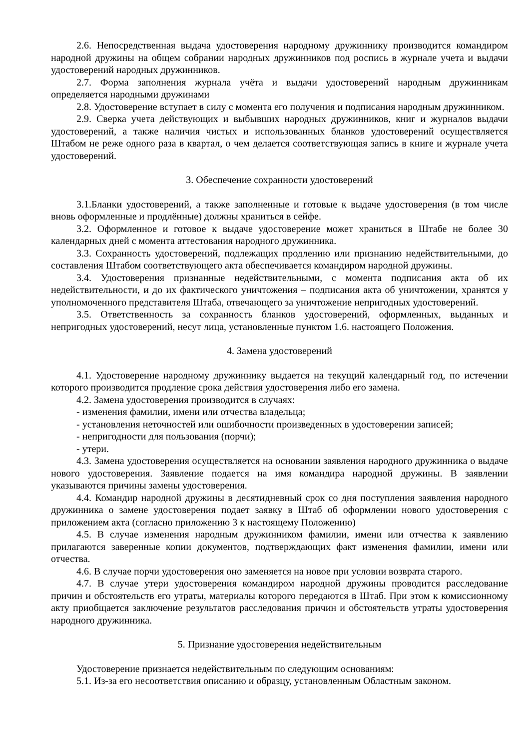2.6. Непосредственная выдача удостоверения народному дружиннику производится командиром народной дружины на общем собрании народных дружинников под роспись в журнале учета и выдачи удостоверений народных дружинников.
2.7. Форма заполнения журнала учёта и выдачи удостоверений народным дружинникам определяется народными дружинами
2.8. Удостоверение вступает в силу с момента его получения и подписания народным дружинником.
2.9. Сверка учета действующих и выбывших народных дружинников, книг и журналов выдачи удостоверений, а также наличия чистых и использованных бланков удостоверений осуществляется Штабом не реже одного раза в квартал, о чем делается соответствующая запись в книге и журнале учета удостоверений.
3. Обеспечение сохранности удостоверений
3.1.Бланки удостоверений, а также заполненные и готовые к выдаче удостоверения (в том числе вновь оформленные и продлённые) должны храниться в сейфе.
3.2. Оформленное и готовое к выдаче удостоверение может храниться в Штабе не более 30 календарных дней с момента аттестования народного дружинника.
3.3. Сохранность удостоверений, подлежащих продлению или признанию недействительными, до составления Штабом соответствующего акта обеспечивается командиром народной дружины.
3.4. Удостоверения признанные недействительными, с момента подписания акта об их недействительности, и до их фактического уничтожения – подписания акта об уничтожении, хранятся у уполномоченного представителя Штаба, отвечающего за уничтожение непригодных удостоверений.
3.5. Ответственность за сохранность бланков удостоверений, оформленных, выданных и непригодных удостоверений, несут лица, установленные пунктом 1.6. настоящего Положения.
4. Замена удостоверений
4.1. Удостоверение народному дружиннику выдается на текущий календарный год, по истечении которого производится продление срока действия удостоверения либо его замена.
4.2. Замена удостоверения производится в случаях:
- изменения фамилии, имени или отчества владельца;
- установления неточностей или ошибочности произведенных в удостоверении записей;
- непригодности для пользования (порчи);
- утери.
4.3. Замена удостоверения осуществляется на основании заявления народного дружинника о выдаче нового удостоверения. Заявление подается на имя командира народной дружины. В заявлении указываются причины замены удостоверения.
4.4. Командир народной дружины в десятидневный срок со дня поступления заявления народного дружинника о замене удостоверения подает заявку в Штаб об оформлении нового удостоверения с приложением акта (согласно приложению 3 к настоящему Положению)
4.5. В случае изменения народным дружинником фамилии, имени или отчества к заявлению прилагаются заверенные копии документов, подтверждающих факт изменения фамилии, имени или отчества.
4.6. В случае порчи удостоверения оно заменяется на новое при условии возврата старого.
4.7. В случае утери удостоверения командиром народной дружины проводится расследование причин и обстоятельств его утраты, материалы которого передаются в Штаб. При этом к комиссионному акту приобщается заключение результатов расследования причин и обстоятельств утраты удостоверения народного дружинника.
5. Признание удостоверения недействительным
Удостоверение признается недействительным по следующим основаниям:
5.1. Из-за его несоответствия описанию и образцу, установленным Областным законом.